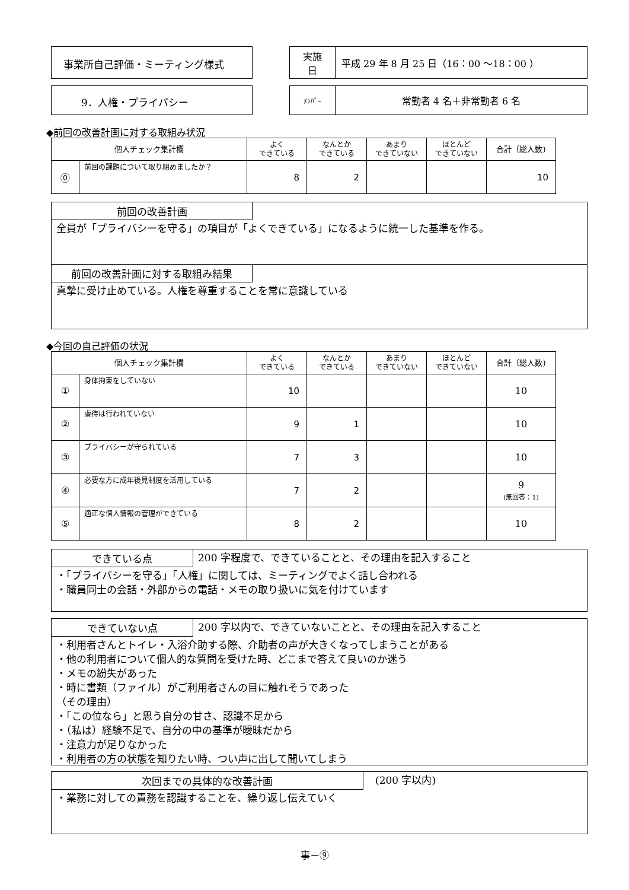事業所自己評価・ミーティング様式
| 実施 日 | 平成 29 年 8 月 25 日（16：00 ～18：00 ） |
9．人権・プライバシー
| ﾒﾝﾊﾞｰ | 常勤者 4 名＋非常勤者 6 名 |
◆前回の改善計画に対する取組み状況
| 個人チェック集計欄 | | よく できている | なんとか できている | あまり できていない | ほとんど できていない | 合計（総人数) |
| --- | --- | --- | --- | --- | --- | --- |
| ⓪ | 前回の課題について取り組めましたか？ | 8 | 2 | | | 10 |
前回の改善計画
全員が「プライバシーを守る」の項目が「よくできている」になるように統一した基準を作る。
前回の改善計画に対する取組み結果
真摯に受け止めている。人権を尊重することを常に意識している
◆今回の自己評価の状況
| 個人チェック集計欄 | | よく できている | なんとか できている | あまり できていない | ほとんど できていない | 合計（総人数) |
| --- | --- | --- | --- | --- | --- | --- |
| ① | 身体拘束をしていない | 10 | | | | 10 |
| ② | 虐待は行われていない | 9 | 1 | | | 10 |
| ③ | プライバシーが守られている | 7 | 3 | | | 10 |
| ④ | 必要な方に成年後見制度を活用している | 7 | 2 | | | 9 (無回答：1) |
| ⑤ | 適正な個人情報の管理ができている | 8 | 2 | | | 10 |
できている点
200 字程度で、できていることと、その理由を記入すること
・「プライバシーを守る」「人権」に関しては、ミーティングでよく話し合われる
・職員同士の会話・外部からの電話・メモの取り扱いに気を付けています
できていない点
200 字以内で、できていないことと、その理由を記入すること
・利用者さんとトイレ・入浴介助する際、介助者の声が大きくなってしまうことがある
・他の利用者について個人的な質問を受けた時、どこまで答えて良いのか迷う
・メモの紛失があった
・時に書類（ファイル）がご利用者さんの目に触れそうであった
（その理由）
・「この位なら」と思う自分の甘さ、認識不足から
・（私は）経験不足で、自分の中の基準が曖昧だから
・注意力が足りなかった
・利用者の方の状態を知りたい時、つい声に出して聞いてしまう
次回までの具体的な改善計画
(200 字以内)
・業務に対しての責務を認識することを、繰り返し伝えていく
事－⑨